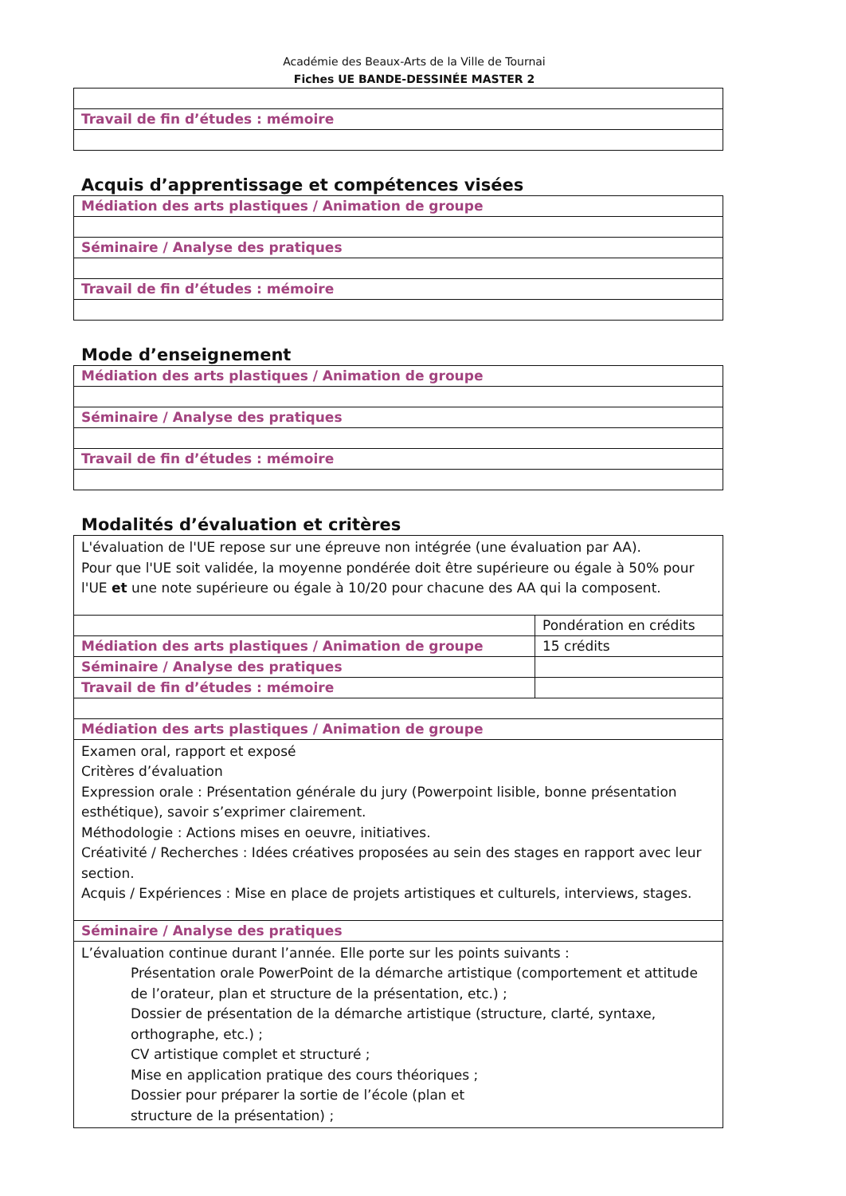Académie des Beaux-Arts de la Ville de Tournai
Fiches UE BANDE-DESSINÉE MASTER 2
| Travail de fin d’études : mémoire |
Acquis d’apprentissage et compétences visées
| Médiation des arts plastiques / Animation de groupe |
| Séminaire / Analyse des pratiques |
| Travail de fin d’études : mémoire |
Mode d’enseignement
| Médiation des arts plastiques / Animation de groupe |
| Séminaire / Analyse des pratiques |
| Travail de fin d’études : mémoire |
Modalités d’évaluation et critères
| L'évaluation de l'UE repose sur une épreuve non intégrée (une évaluation par AA). Pour que l'UE soit validée, la moyenne pondérée doit être supérieure ou égale à 50% pour l'UE et une note supérieure ou égale à 10/20 pour chacune des AA qui la composent. | |
| | Pondération en crédits |
| Médiation des arts plastiques / Animation de groupe | 15 crédits |
| Séminaire / Analyse des pratiques | |
| Travail de fin d’études : mémoire | |
| Médiation des arts plastiques / Animation de groupe | |
| Examen oral, rapport et exposé Critères d’évaluation Expression orale : Présentation générale du jury (Powerpoint lisible, bonne présentation esthétique), savoir s’exprimer clairement. Méthodologie : Actions mises en oeuvre, initiatives. Créativité / Recherches : Idées créatives proposées au sein des stages en rapport avec leur section. Acquis / Expériences : Mise en place de projets artistiques et culturels, interviews, stages. | |
| Séminaire / Analyse des pratiques | |
| L’évaluation continue durant l’année. Elle porte sur les points suivants : Présentation orale PowerPoint de la démarche artistique (comportement et attitude de l’orateur, plan et structure de la présentation, etc.) ; Dossier de présentation de la démarche artistique (structure, clarté, syntaxe, orthographe, etc.) ; CV artistique complet et structuré ; Mise en application pratique des cours théoriques ; Dossier pour préparer la sortie de l’école (plan et structure de la présentation) ; | |